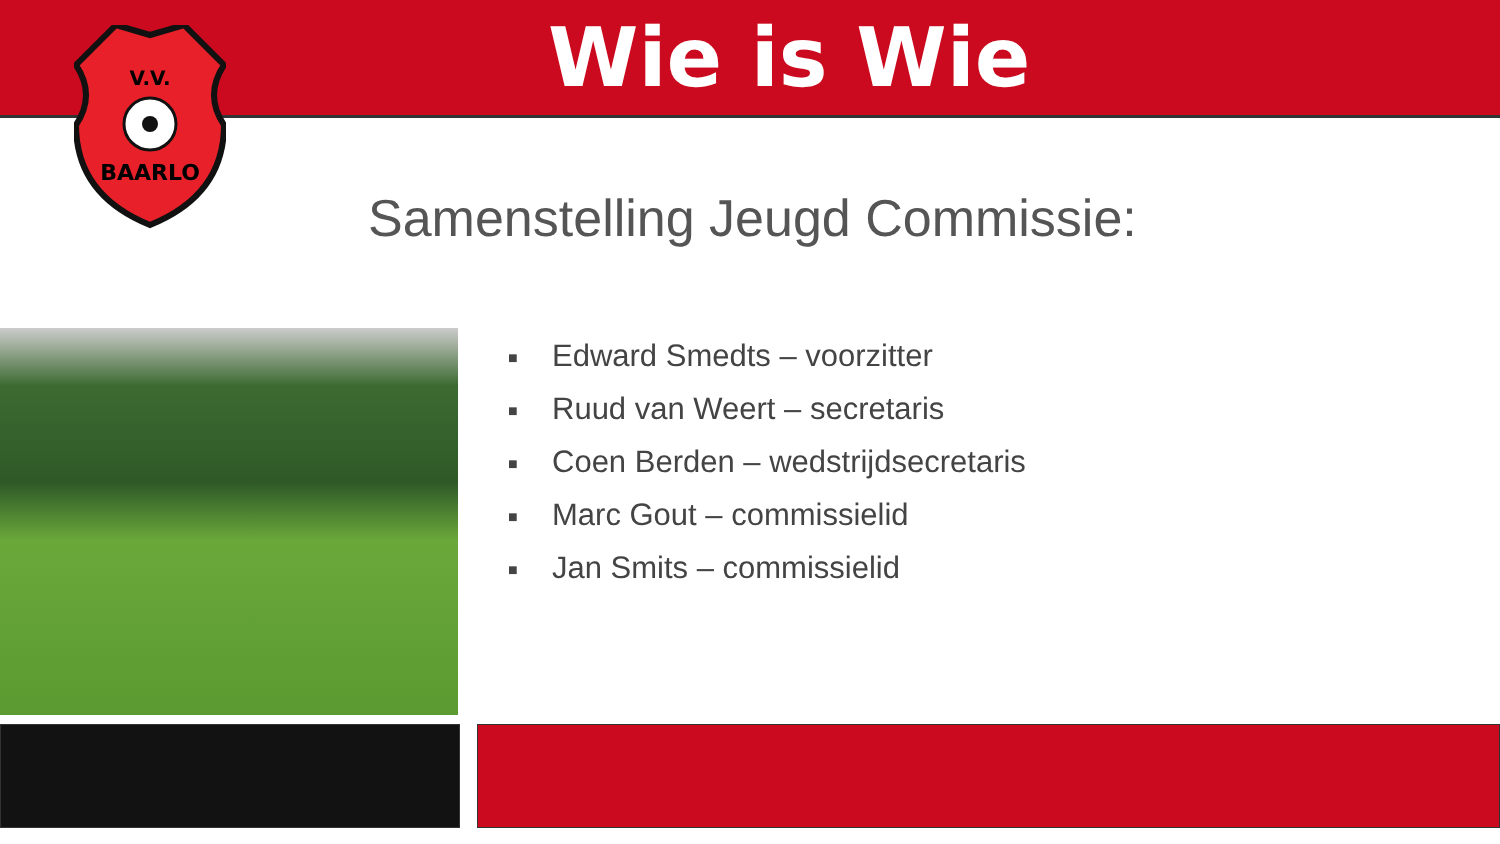Wie is Wie
V.V.
BAARLO
Samenstelling Jeugd Commissie:
■ Edward Smedts – voorzitter
■ Ruud van Weert – secretaris
■ Coen Berden – wedstrijdsecretaris
■ Marc Gout – commissielid
■ Jan Smits – commissielid